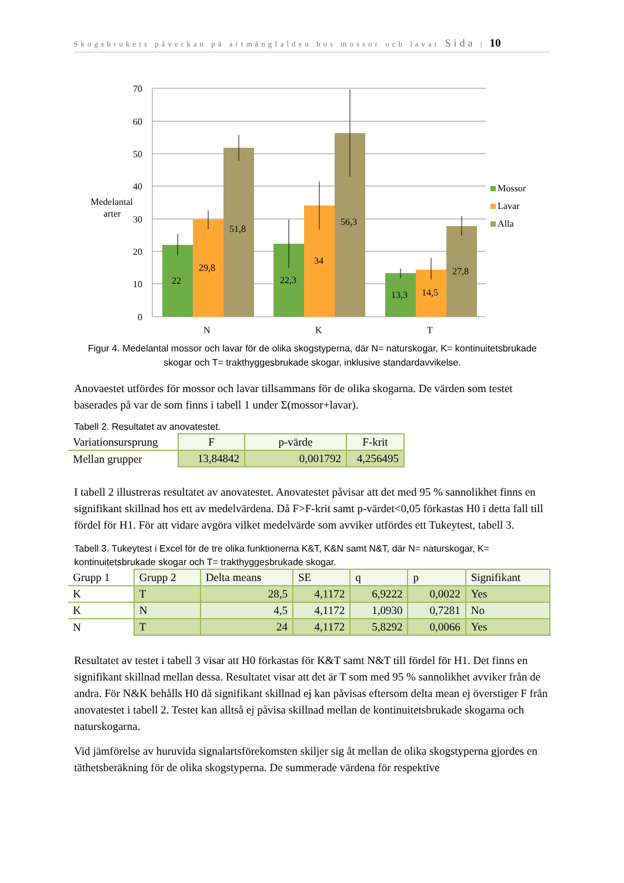Skogsbrukets påverkan på artmångfalden hos mossor och lavar Sida | 10
70
60
50
40
30
20
10
0
Medelantal
arter
22
29,8
51,8
22,3
34
56,3
13,3
14,5
27,8
N
K
T
Mossor
Lavar
Alla
Figur 4. Medelantal mossor och lavar för de olika skogstyperna, där N= naturskogar, K= kontinuitetsbrukade skogar och T= trakthyggesbrukade skogar, inklusive standardavvikelse.
Anovaestet utfördes för mossor och lavar tillsammans för de olika skogarna. De värden som testet baserades på var de som finns i tabell 1 under Σ(mossor+lavar).
Tabell 2. Resultatet av anovatestet.
| Variationsursprung | F | p-värde | F-krit |
| --- | --- | --- | --- |
| Mellan grupper | 13,84842 | 0,001792 | 4,256495 |
I tabell 2 illustreras resultatet av anovatestet. Anovatestet påvisar att det med 95 % sannolikhet finns en signifikant skillnad hos ett av medelvärdena. Då F>F-krit samt p-värdet<0,05 förkastas H0 i detta fall till fördel för H1. För att vidare avgöra vilket medelvärde som avviker utfördes ett Tukeytest, tabell 3.
Tabell 3. Tukeytest i Excel för de tre olika funktionerna K&T, K&N samt N&T, där N= naturskogar, K= kontinuitetsbrukade skogar och T= trakthyggesbrukade skogar.
| Grupp 1 | Grupp 2 | Delta means | SE | q | p | Signifikant |
| --- | --- | --- | --- | --- | --- | --- |
| K | T | 28,5 | 4,1172 | 6,9222 | 0,0022 | Yes |
| K | N | 4,5 | 4,1172 | 1,0930 | 0,7281 | No |
| N | T | 24 | 4,1172 | 5,8292 | 0,0066 | Yes |
Resultatet av testet i tabell 3 visar att H0 förkastas för K&T samt N&T till fördel för H1. Det finns en signifikant skillnad mellan dessa. Resultatet visar att det är T som med 95 % sannolikhet avviker från de andra. För N&K behålls H0 då signifikant skillnad ej kan påvisas eftersom delta mean ej överstiger F från anovatestet i tabell 2. Testet kan alltså ej påvisa skillnad mellan de kontinuitetsbrukade skogarna och naturskogarna.
Vid jämförelse av huruvida signalartsförekomsten skiljer sig åt mellan de olika skogstyperna gjordes en täthetsberäkning för de olika skogstyperna. De summerade värdena för respektive